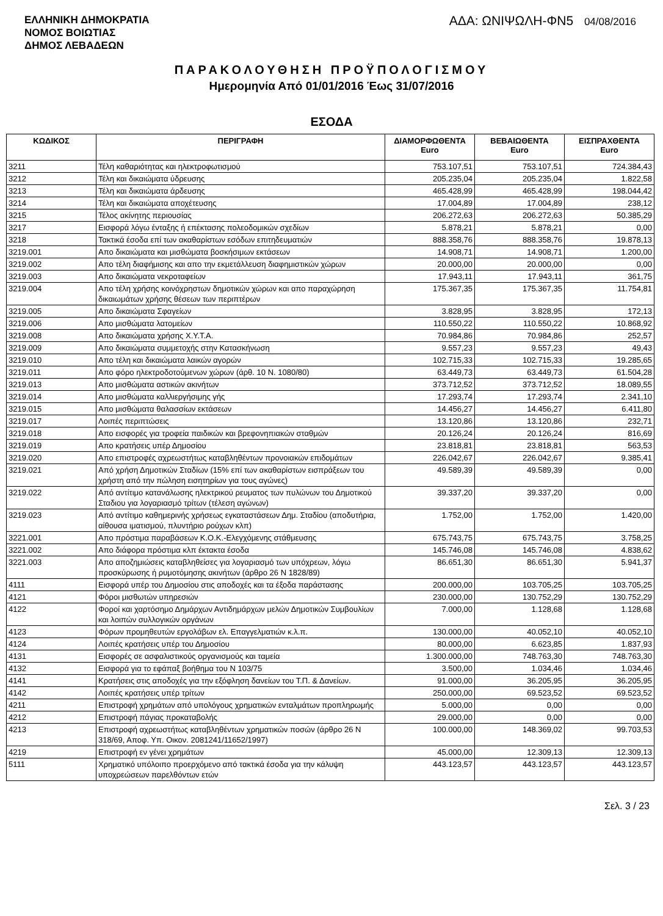ΕΛΛΗΝΙΚΗ ΔΗΜΟΚΡΑΤΙΑ
ΝΟΜΟΣ ΒΟΙΩΤΙΑΣ
ΔΗΜΟΣ ΛΕΒΑΔΕΩΝ
ΑΔΑ: ΩΝΙΨΩΛΗ-ΦΝ5 04/08/2016
ΠΑΡΑΚΟΛΟΥΘΗΣΗ ΠΡΟΫΠΟΛΟΓΙΣΜΟΥ
Ημερομηνία Από 01/01/2016 Έως 31/07/2016
ΕΣΟΔΑ
| ΚΩΔΙΚΟΣ | ΠΕΡΙΓΡΑΦΗ | ΔΙΑΜΟΡΦΩΘΕΝΤΑ Euro | ΒΕΒΑΙΩΘΕΝΤΑ Euro | ΕΙΣΠΡΑΧΘΕΝΤΑ Euro |
| --- | --- | --- | --- | --- |
| 3211 | Τέλη καθαριότητας και ηλεκτροφωτισμού | 753.107,51 | 753.107,51 | 724.384,43 |
| 3212 | Τέλη και δικαιώματα ύδρευσης | 205.235,04 | 205.235,04 | 1.822,58 |
| 3213 | Τέλη και δικαιώματα άρδευσης | 465.428,99 | 465.428,99 | 198.044,42 |
| 3214 | Τέλη και δικαιώματα αποχέτευσης | 17.004,89 | 17.004,89 | 238,12 |
| 3215 | Τέλος ακίνητης περιουσίας | 206.272,63 | 206.272,63 | 50.385,29 |
| 3217 | Εισφορά λόγω ένταξης ή επέκτασης πολεοδομικών σχεδίων | 5.878,21 | 5.878,21 | 0,00 |
| 3218 | Τακτικά έσοδα επί των ακαθαρίστων εσόδων επιτηδευματιών | 888.358,76 | 888.358,76 | 19.878,13 |
| 3219.001 | Απο δικαιώματα και μισθώματα βοσκήσιμων εκτάσεων | 14.908,71 | 14.908,71 | 1.200,00 |
| 3219.002 | Απο τέλη διαφήμισης και απο την εκμετάλλευση διαφημιστικών χώρων | 20.000,00 | 20.000,00 | 0,00 |
| 3219.003 | Απο δικαιώματα νεκροταφείων | 17.943,11 | 17.943,11 | 361,75 |
| 3219.004 | Απο τέλη χρήσης κοινόχρηστων δημοτικών χώρων και απο παραχώρηση δικαιωμάτων χρήσης θέσεων των περιπτέρων | 175.367,35 | 175.367,35 | 11.754,81 |
| 3219.005 | Απο δικαιώματα Σφαγείων | 3.828,95 | 3.828,95 | 172,13 |
| 3219.006 | Απο μισθώματα λατομείων | 110.550,22 | 110.550,22 | 10.868,92 |
| 3219.008 | Απο δικαιώματα χρήσης Χ.Υ.Τ.Α. | 70.984,86 | 70.984,86 | 252,57 |
| 3219.009 | Απο δικαιώματα συμμετοχής στην Κατασκήνωση | 9.557,23 | 9.557,23 | 49,43 |
| 3219.010 | Απο τέλη και δικαιώματα λαικών αγορών | 102.715,33 | 102.715,33 | 19.285,65 |
| 3219.011 | Απο φόρο ηλεκτροδοτούμενων χώρων (άρθ. 10 Ν. 1080/80) | 63.449,73 | 63.449,73 | 61.504,28 |
| 3219.013 | Απο μισθώματα αστικών ακινήτων | 373.712,52 | 373.712,52 | 18.089,55 |
| 3219.014 | Απο μισθώματα καλλιεργήσιμης γής | 17.293,74 | 17.293,74 | 2.341,10 |
| 3219.015 | Απο μισθώματα θαλασσίων εκτάσεων | 14.456,27 | 14.456,27 | 6.411,80 |
| 3219.017 | Λοιπές περιπτώσεις | 13.120,86 | 13.120,86 | 232,71 |
| 3219.018 | Απο εισφορές για τροφεία παιδικών και βρεφονηπιακών σταθμών | 20.126,24 | 20.126,24 | 816,69 |
| 3219.019 | Απο κρατήσεις υπέρ Δημοσίου | 23.818,81 | 23.818,81 | 563,53 |
| 3219.020 | Απο επιστροφές αχρεωστήτως καταβληθέντων προνοιακών επιδομάτων | 226.042,67 | 226.042,67 | 9.385,41 |
| 3219.021 | Από χρήση Δημοτικών Σταδίων (15% επί των ακαθαρίστων εισπράξεων του χρήστη από την πώληση εισητηρίων για τους αγώνες) | 49.589,39 | 49.589,39 | 0,00 |
| 3219.022 | Από αντίτιμο κατανάλωσης ηλεκτρικού ρευματος των πυλώνων του Δημοτικού Σταδιου για λογαριασμό τρίτων (τέλεση αγώνων) | 39.337,20 | 39.337,20 | 0,00 |
| 3219.023 | Από αντίτιμο καθημερινής χρήσεως εγκαταστάσεων Δημ. Σταδίου (αποδυτήρια, αίθουσα ιματισμού, πλυντήριο ρούχων κλπ) | 1.752,00 | 1.752,00 | 1.420,00 |
| 3221.001 | Απο πρόστιμα παραβάσεων Κ.Ο.Κ.-Ελεγχόμενης στάθμευσης | 675.743,75 | 675.743,75 | 3.758,25 |
| 3221.002 | Απο διάφορα πρόστιμα κλπ έκτακτα έσοδα | 145.746,08 | 145.746,08 | 4.838,62 |
| 3221.003 | Απο αποζημιώσεις καταβληθείσες για λογαριασμό των υπόχρεων, λόγω προσκύρωσης ή ρυμοτόμησης ακινήτων (άρθρο 26 Ν 1828/89) | 86.651,30 | 86.651,30 | 5.941,37 |
| 4111 | Εισφορά υπέρ του Δημοσίου στις αποδοχές και τα έξοδα παράστασης | 200.000,00 | 103.705,25 | 103.705,25 |
| 4121 | Φόροι μισθωτών υπηρεσιών | 230.000,00 | 130.752,29 | 130.752,29 |
| 4122 | Φοροί και χαρτόσημο Δημάρχων Αντιδημάρχων μελών Δημοτικών Συμβουλίων και λοιπών συλλογικών οργάνων | 7.000,00 | 1.128,68 | 1.128,68 |
| 4123 | Φόρων προμηθευτών εργολάβων ελ. Επαγγελματιών κ.λ.π. | 130.000,00 | 40.052,10 | 40.052,10 |
| 4124 | Λοιπές κρατήσεις υπέρ του Δημοσίου | 80.000,00 | 6.623,85 | 1.837,93 |
| 4131 | Εισφορές σε ασφαλιστικούς οργανισμούς και ταμεία | 1.300.000,00 | 748.763,30 | 748.763,30 |
| 4132 | Εισφορά για το εφάπαξ βοήθημα του Ν 103/75 | 3.500,00 | 1.034,46 | 1.034,46 |
| 4141 | Κρατήσεις στις αποδοχές για την εξόφληση δανείων του Τ.Π. & Δανείων. | 91.000,00 | 36.205,95 | 36.205,95 |
| 4142 | Λοιπές κρατήσεις υπέρ τρίτων | 250.000,00 | 69.523,52 | 69.523,52 |
| 4211 | Επιστροφή χρημάτων από υπολόγους χρηματικών ενταλμάτων προπληρωμής | 5.000,00 | 0,00 | 0,00 |
| 4212 | Επιστροφή πάγιας προκαταβολής | 29.000,00 | 0,00 | 0,00 |
| 4213 | Επιστροφή αχρεωστήτως καταβληθέντων χρηματικών ποσών (άρθρο 26 Ν 318/69, Αποφ. Υπ. Οικον. 2081241/11652/1997) | 100.000,00 | 148.369,02 | 99.703,53 |
| 4219 | Επιστροφή εν γένει χρημάτων | 45.000,00 | 12.309,13 | 12.309,13 |
| 5111 | Χρηματικό υπόλοιπο προερχόμενο από τακτικά έσοδα για την κάλυψη υποχρεώσεων παρελθόντων ετών | 443.123,57 | 443.123,57 | 443.123,57 |
Σελ. 3 / 23